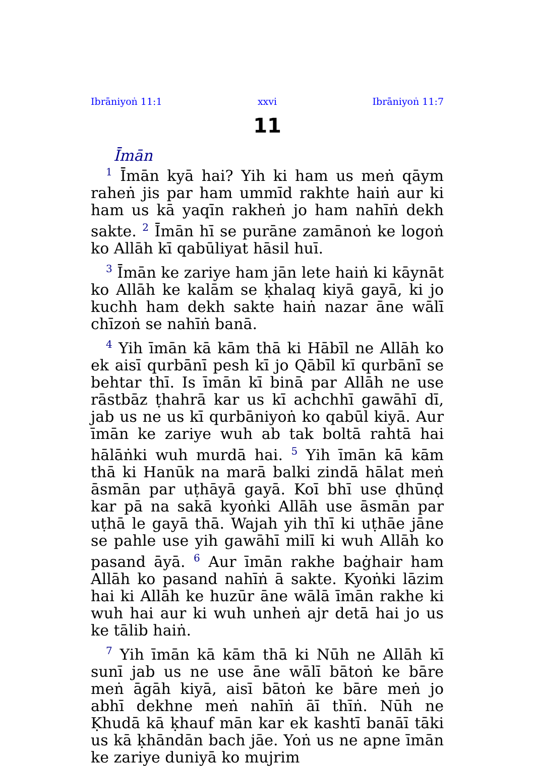Ibrāniyoṅ 11:1 xxvi Ibrāniyoṅ 11:7
11
Īmān
<sup>1</sup> Īmān kyā hai? Yih ki ham us meṅ qāym raheṅ jis par ham ummīd rakhte haiṅ aur ki ham us kā yaqīn rakheṅ jo ham nahīṅ dekh sakte. <sup>2</sup> Īmān hī se purāne zamānoṅ ke logoṅ ko Allāh kī qabūliyat hāsil huī.
<sup>3</sup> Īmān ke zariye ham jān lete haiṅ ki kāynāt ko Allāh ke kalām se ḳhalaq kiyā gayā, ki jo kuchh ham dekh sakte haiṅ nazar āne wālī chīzoṅ se nahīṅ banā.
<sup>4</sup> Yih īmān kā kām thā ki Hābīl ne Allāh ko ek aisī qurbānī pesh kī jo Qābīl kī qurbānī se behtar thī. Is īmān kī binā par Allāh ne use rāstbāz ṭhahrā kar us kī achchhī gawāhī dī, jab us ne us kī qurbāniyoṅ ko qabūl kiyā. Aur īmān ke zariye wuh ab tak boltā rahtā hai hālāṅki wuh murdā hai. <sup>5</sup> Yih īmān kā kām thā ki Hanūk na marā balki zindā hālat meṅ āsmān par uṭhāyā gayā. Koī bhī use ḍhūnḍ kar pā na sakā kyoṅki Allāh use āsmān par uṭhā le gayā thā. Wajah yih thī ki uṭhāe jāne se pahle use yih gawāhī milī ki wuh Allāh ko pasand āyā. <sup>6</sup> Aur īmān rakhe baġhair ham Allāh ko pasand nahīṅ ā sakte. Kyoṅki lāzim hai ki Allāh ke huzūr āne wālā īmān rakhe ki wuh hai aur ki wuh unheṅ ajr detā hai jo us ke tālib haiṅ.
<sup>7</sup> Yih īmān kā kām thā ki Nūh ne Allāh kī sunī jab us ne use āne wālī bātoṅ ke bāre meṅ āgāh kiyā, aisī bātoṅ ke bāre meṅ jo abhī dekhne meṅ nahīṅ āī thīṅ. Nūh ne Ḳhudā kā ḳhauf mān kar ek kashtī banāī tāki us kā ḳhāndān bach jāe. Yoṅ us ne apne īmān ke zariye duniyā ko mujrim